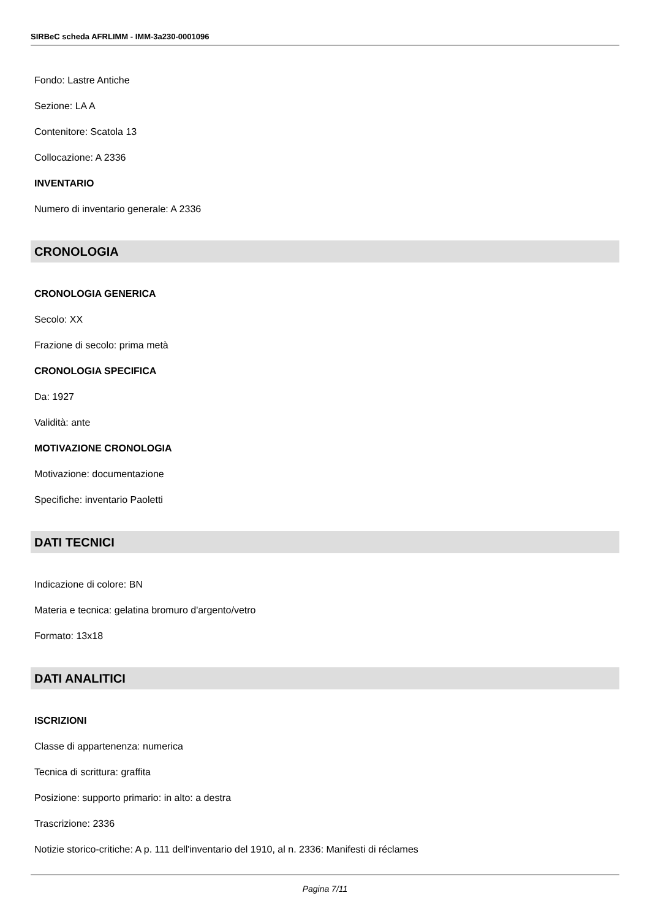SIRBeC scheda AFRLIMM - IMM-3a230-0001096
Fondo: Lastre Antiche
Sezione: LA A
Contenitore: Scatola 13
Collocazione: A 2336
INVENTARIO
Numero di inventario generale: A 2336
CRONOLOGIA
CRONOLOGIA GENERICA
Secolo: XX
Frazione di secolo: prima metà
CRONOLOGIA SPECIFICA
Da: 1927
Validità: ante
MOTIVAZIONE CRONOLOGIA
Motivazione: documentazione
Specifiche: inventario Paoletti
DATI TECNICI
Indicazione di colore: BN
Materia e tecnica: gelatina bromuro d'argento/vetro
Formato: 13x18
DATI ANALITICI
ISCRIZIONI
Classe di appartenenza: numerica
Tecnica di scrittura: graffita
Posizione: supporto primario: in alto: a destra
Trascrizione: 2336
Notizie storico-critiche: A p. 111 dell'inventario del 1910, al n. 2336: Manifesti di réclames
Pagina 7/11